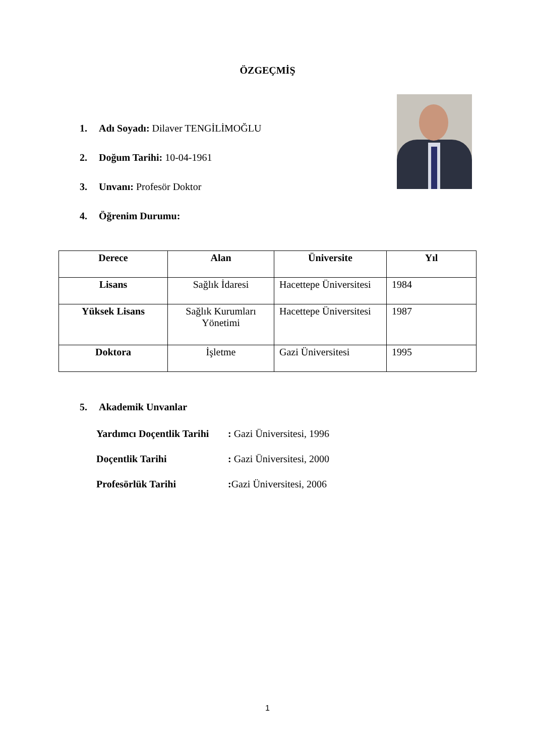ÖZGEÇMİŞ
1. Adı Soyadı: Dilaver TENGİLİMOĞLU
2. Doğum Tarihi: 10-04-1961
3. Unvanı: Profesör Doktor
4. Öğrenim Durumu:
| Derece | Alan | Üniversite | Yıl |
| --- | --- | --- | --- |
| Lisans | Sağlık İdaresi | Hacettepe Üniversitesi | 1984 |
| Yüksek Lisans | Sağlık Kurumları Yönetimi | Hacettepe Üniversitesi | 1987 |
| Doktora | İşletme | Gazi Üniversitesi | 1995 |
5. Akademik Unvanlar
Yardımcı Doçentlik Tarihi : Gazi Üniversitesi, 1996
Doçentlik Tarihi : Gazi Üniversitesi, 2000
Profesörlük Tarihi : Gazi Üniversitesi, 2006
1